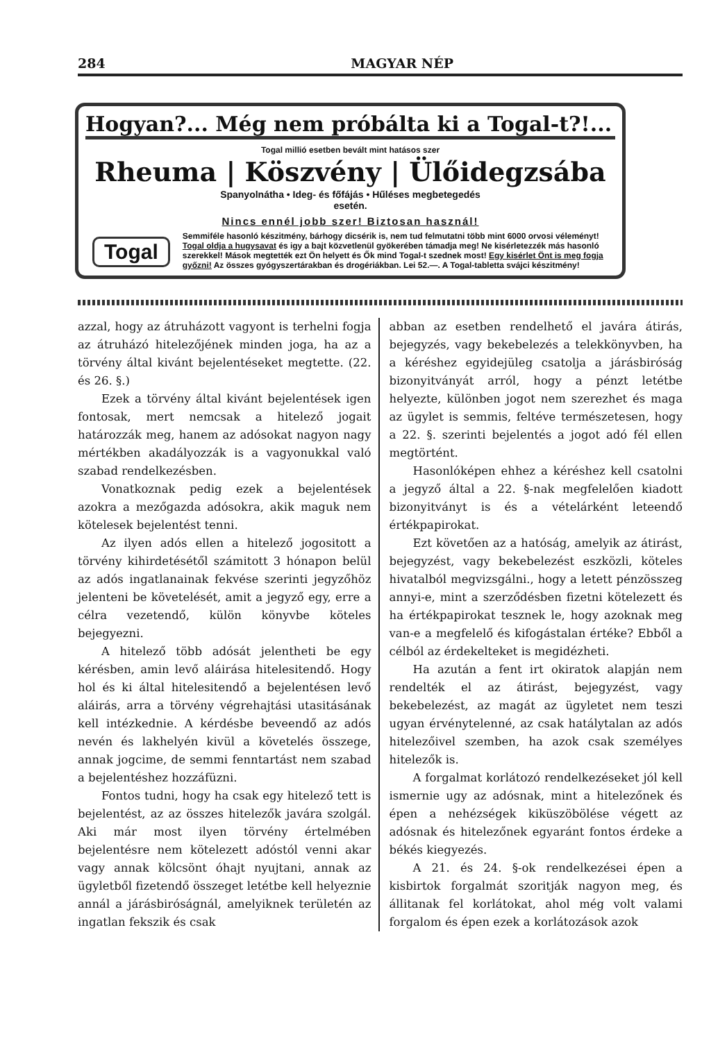284 MAGYAR NÉP
Hogyan?... Még nem próbálta ki a Togal-t?!...
Togal millió esetben bevált mint hatásos szer
Rheuma | Köszvény | Ülőidegzsába
Spanyolnátha • Ideg- és főfájás • Hűléses megbetegedés
esetén.
Nincs ennél jobb szer! Biztosan használ!
Togal Semmiféle hasonló készitmény, bárhogy dicsérik is, nem tud felmutatni több mint 6000 orvosi véleményt! Togal oldja a hugysavat és igy a bajt közvetlenül gyökerében támadja meg! Ne kisérletezzék más hasonló szerekkel! Mások megtették ezt Ön helyett és Ők mind Togal-t szednek most! Egy kisérlet Önt is meg fogja győzni! Az összes gyógyszertárakban és drogériákban. Lei 52.—. A Togal-tabletta svájci készitmény!
azzal, hogy az átruházott vagyont is terhelni fogja az átruházó hitelezőjének minden joga, ha az a törvény által kivánt bejelentéseket megtette. (22. és 26. §.)
Ezek a törvény által kivánt bejelentések igen fontosak, mert nemcsak a hitelező jogait határozzák meg, hanem az adósokat nagyon nagy mértékben akadályozzák is a vagyonukkal való szabad rendelkezésben.
Vonatkoznak pedig ezek a bejelentések azokra a mezőgazda adósokra, akik maguk nem kötelesek bejelentést tenni.
Az ilyen adós ellen a hitelező jogositott a törvény kihirdetésétől számitott 3 hónapon belül az adós ingatlanainak fekvése szerinti jegyzőhöz jelenteni be követelését, amit a jegyző egy, erre a célra vezetendő, külön könyvbe köteles bejegyezni.
A hitelező több adósát jelentheti be egy kérésben, amin levő aláirása hitelesitendő. Hogy hol és ki által hitelesitendő a bejelentésen levő aláirás, arra a törvény végrehajtási utasitásának kell intézkednie. A kérdésbe beveendő az adós nevén és lakhelyén kivül a követelés összege, annak jogcime, de semmi fenntartást nem szabad a bejelentéshez hozzáfüzni.
Fontos tudni, hogy ha csak egy hitelező tett is bejelentést, az az összes hitelezők javára szolgál. Aki már most ilyen törvény értelmében bejelentésre nem kötelezett adóstól venni akar vagy annak kölcsönt óhajt nyujtani, annak az ügyletből fizetendő összeget letétbe kell helyeznie annál a járásbiróságnál, amelyiknek területén az ingatlan fekszik és csak
abban az esetben rendelhető el javára átirás, bejegyzés, vagy bekebelezés a telekkönyvben, ha a kéréshez egyidejüleg csatolja a járásbiróság bizonyitványát arról, hogy a pénzt letétbe helyezte, különben jogot nem szerezhet és maga az ügylet is semmis, feltéve természetesen, hogy a 22. §. szerinti bejelentés a jogot adó fél ellen megtörtént.
Hasonlóképen ehhez a kéréshez kell csatolni a jegyző által a 22. §-nak megfelelően kiadott bizonyitványt is és a vételárként leteendő értékpapirokat.
Ezt követően az a hatóság, amelyik az átirást, bejegyzést, vagy bekebelezést eszközli, köteles hivatalból megvizsgálni., hogy a letett pénzösszeg annyi-e, mint a szerződésben fizetni kötelezett és ha értékpapirokat tesznek le, hogy azoknak meg van-e a megfelelő és kifogástalan értéke? Ebből a célból az érdekelteket is megidézheti.
Ha azután a fent irt okiratok alapján nem rendelték el az átirást, bejegyzést, vagy bekebelezést, az magát az ügyletet nem teszi ugyan érvénytelenné, az csak hatálytalan az adós hitelezőivel szemben, ha azok csak személyes hitelezők is.
A forgalmat korlátozó rendelkezéseket jól kell ismernie ugy az adósnak, mint a hitelezőnek és épen a nehézségek kiküszöbölése végett az adósnak és hitelezőnek egyaránt fontos érdeke a békés kiegyezés.
A 21. és 24. §-ok rendelkezései épen a kisbirtok forgalmát szoritják nagyon meg, és állitanak fel korlátokat, ahol még volt valami forgalom és épen ezek a korlátozások azok